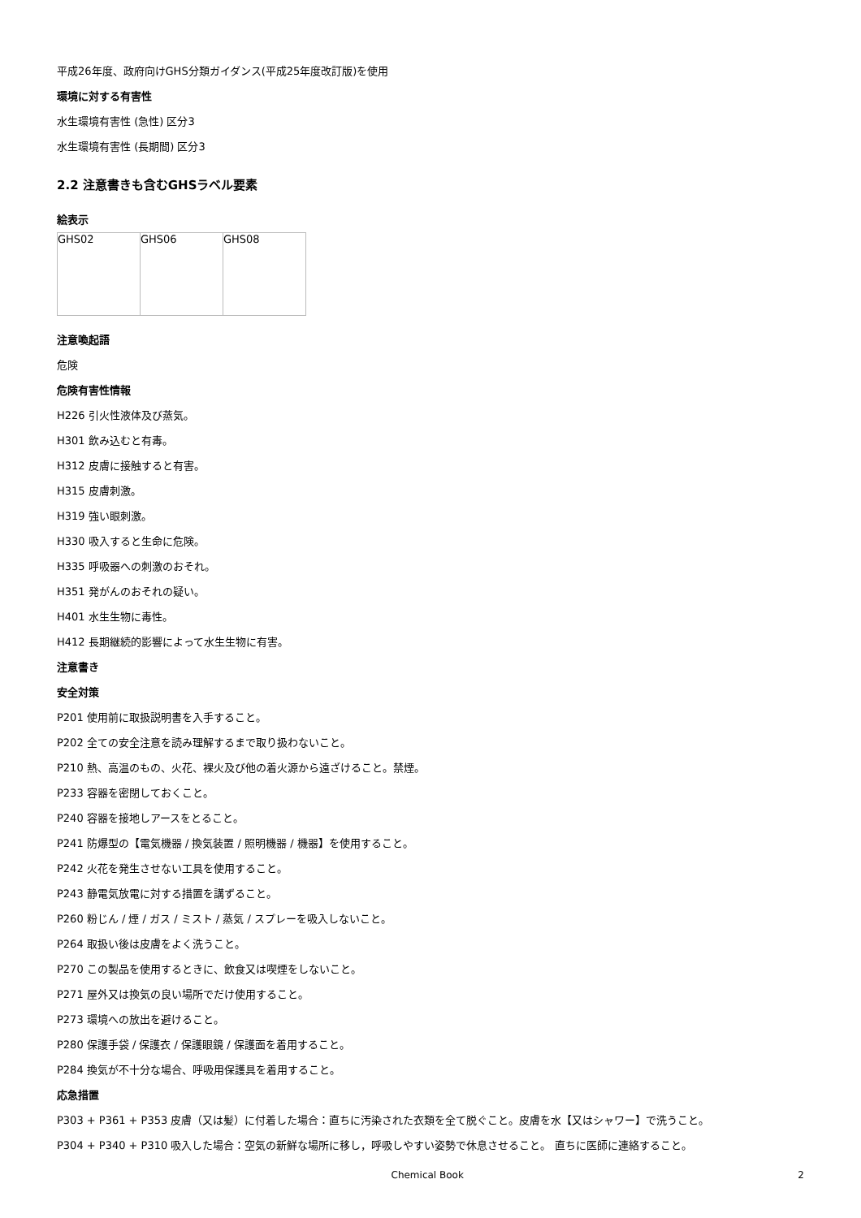平成26年度、政府向けGHS分類ガイダンス(平成25年度改訂版)を使用
環境に対する有害性
水生環境有害性 (急性) 区分3
水生環境有害性 (長期間) 区分3
2.2 注意書きも含むGHSラベル要素
絵表示
| GHS02 | GHS06 | GHS08 |
注意喚起語
危険
危険有害性情報
H226 引火性液体及び蒸気。
H301 飲み込むと有毒。
H312 皮膚に接触すると有害。
H315 皮膚刺激。
H319 強い眼刺激。
H330 吸入すると生命に危険。
H335 呼吸器への刺激のおそれ。
H351 発がんのおそれの疑い。
H401 水生生物に毒性。
H412 長期継続的影響によって水生生物に有害。
注意書き
安全対策
P201 使用前に取扱説明書を入手すること。
P202 全ての安全注意を読み理解するまで取り扱わないこと。
P210 熱、高温のもの、火花、裸火及び他の着火源から遠ざけること。禁煙。
P233 容器を密閉しておくこと。
P240 容器を接地しアースをとること。
P241 防爆型の【電気機器 / 換気装置 / 照明機器 / 機器】を使用すること。
P242 火花を発生させない工具を使用すること。
P243 静電気放電に対する措置を講ずること。
P260 粉じん / 煙 / ガス / ミスト / 蒸気 / スプレーを吸入しないこと。
P264 取扱い後は皮膚をよく洗うこと。
P270 この製品を使用するときに、飲食又は喫煙をしないこと。
P271 屋外又は換気の良い場所でだけ使用すること。
P273 環境への放出を避けること。
P280 保護手袋 / 保護衣 / 保護眼鏡 / 保護面を着用すること。
P284 換気が不十分な場合、呼吸用保護具を着用すること。
応急措置
P303 + P361 + P353 皮膚（又は髪）に付着した場合：直ちに汚染された衣類を全て脱ぐこと。皮膚を水【又はシャワー】で洗うこと。
P304 + P340 + P310 吸入した場合：空気の新鮮な場所に移し，呼吸しやすい姿勢で休息させること。 直ちに医師に連絡すること。
Chemical Book 2